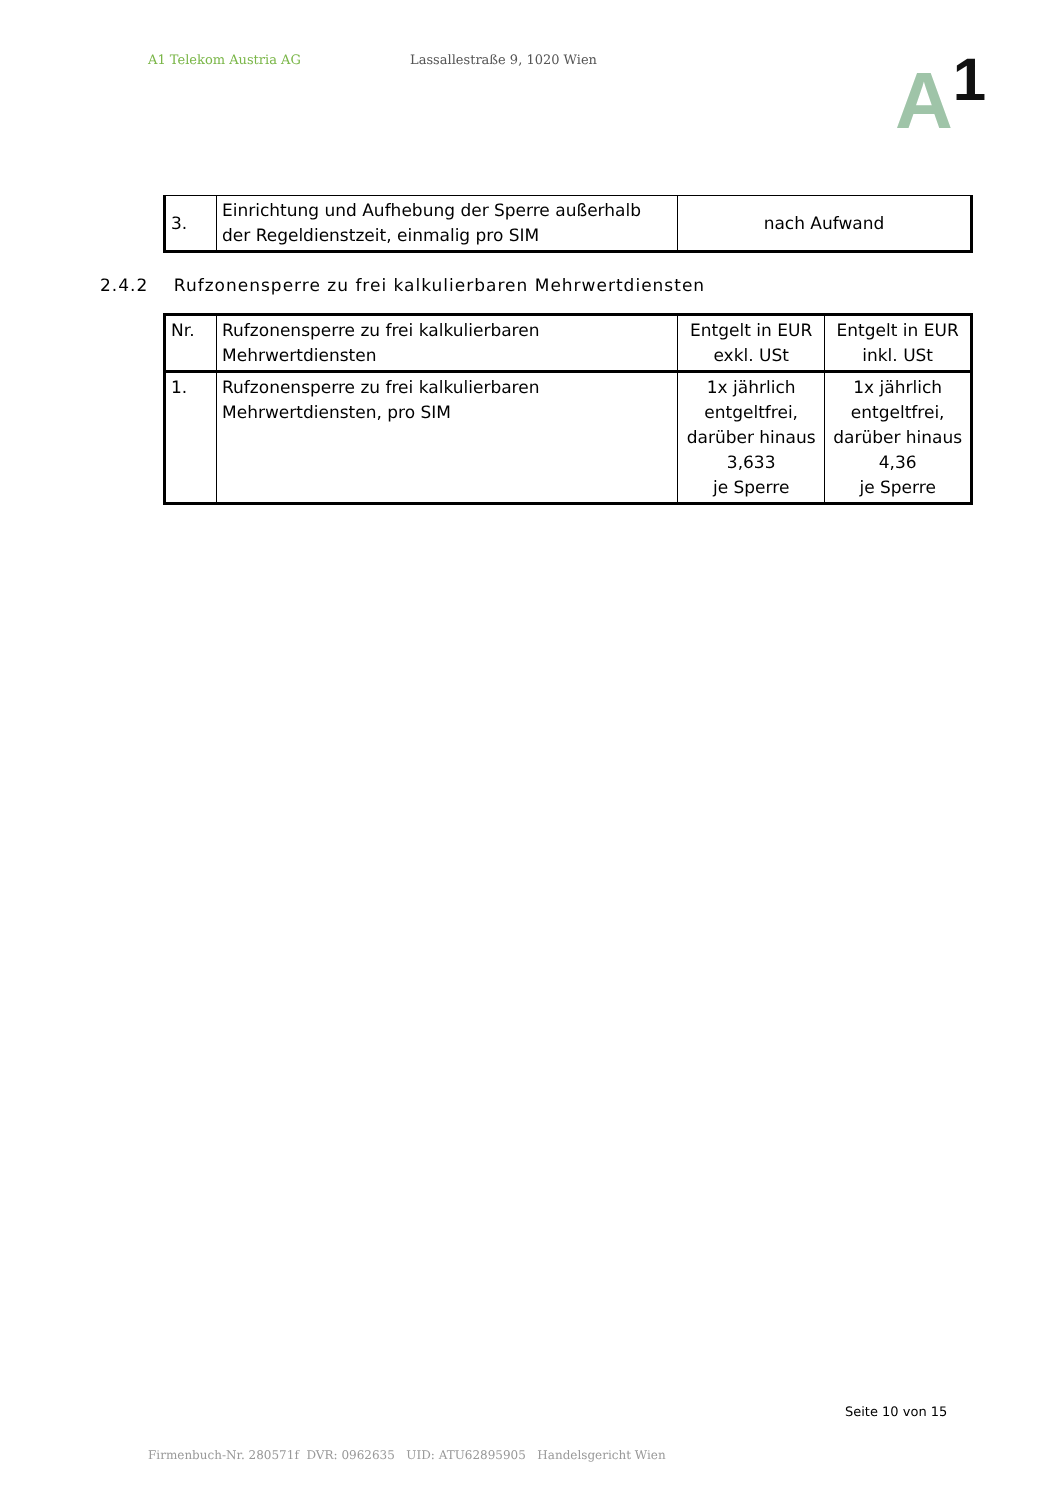A1 Telekom Austria AG Lassallestraße 9, 1020 Wien
A<sup>1</sup>
| 3. | Einrichtung und Aufhebung der Sperre außerhalb der Regeldienstzeit, einmalig pro SIM | nach Aufwand |
2.4.2 Rufzonensperre zu frei kalkulierbaren Mehrwertdiensten
| Nr. | Rufzonensperre zu frei kalkulierbaren Mehrwertdiensten | Entgelt in EUR exkl. USt | Entgelt in EUR inkl. USt |
| 1. | Rufzonensperre zu frei kalkulierbaren Mehrwertdiensten, pro SIM | 1x jährlich entgeltfrei, darüber hinaus 3,633 je Sperre | 1x jährlich entgeltfrei, darüber hinaus 4,36 je Sperre |
Seite 10 von 15
Firmenbuch-Nr. 280571f DVR: 0962635 UID: ATU62895905 Handelsgericht Wien